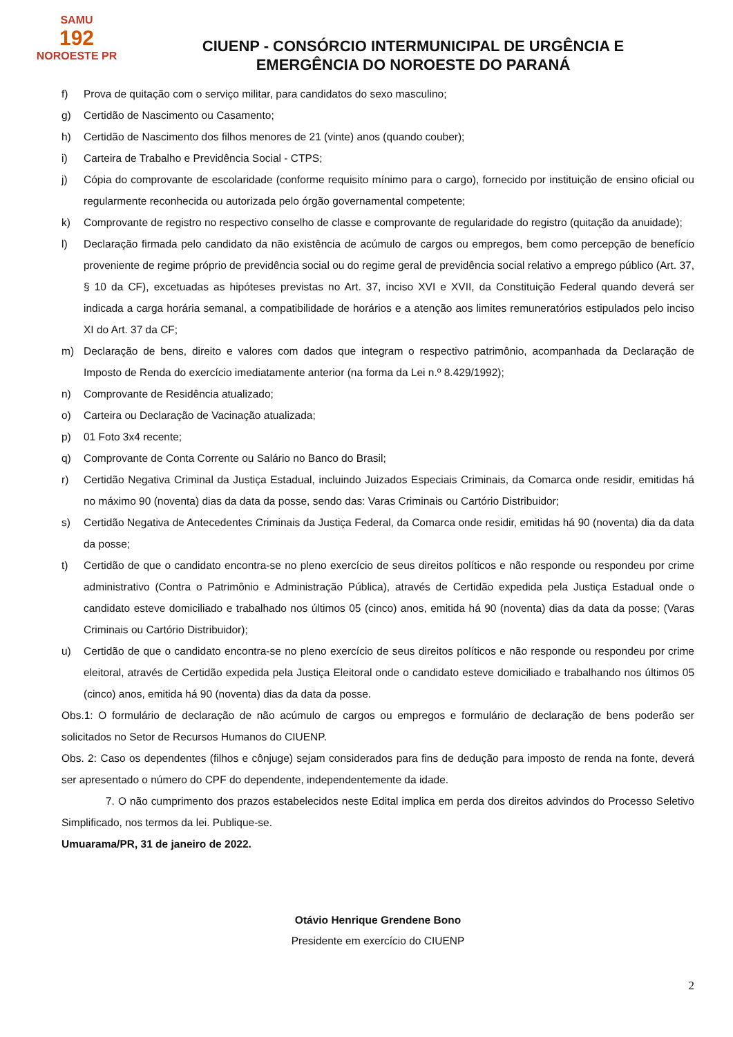SAMU
192
NOROESTE PR
CIUENP - CONSÓRCIO INTERMUNICIPAL DE URGÊNCIA E
EMERGÊNCIA DO NOROESTE DO PARANÁ
f) Prova de quitação com o serviço militar, para candidatos do sexo masculino;
g) Certidão de Nascimento ou Casamento;
h) Certidão de Nascimento dos filhos menores de 21 (vinte) anos (quando couber);
i) Carteira de Trabalho e Previdência Social - CTPS;
j) Cópia do comprovante de escolaridade (conforme requisito mínimo para o cargo), fornecido por instituição de ensino oficial ou regularmente reconhecida ou autorizada pelo órgão governamental competente;
k) Comprovante de registro no respectivo conselho de classe e comprovante de regularidade do registro (quitação da anuidade);
l) Declaração firmada pelo candidato da não existência de acúmulo de cargos ou empregos, bem como percepção de benefício proveniente de regime próprio de previdência social ou do regime geral de previdência social relativo a emprego público (Art. 37, § 10 da CF), excetuadas as hipóteses previstas no Art. 37, inciso XVI e XVII, da Constituição Federal quando deverá ser indicada a carga horária semanal, a compatibilidade de horários e a atenção aos limites remuneratórios estipulados pelo inciso XI do Art. 37 da CF;
m) Declaração de bens, direito e valores com dados que integram o respectivo patrimônio, acompanhada da Declaração de Imposto de Renda do exercício imediatamente anterior (na forma da Lei n.º 8.429/1992);
n) Comprovante de Residência atualizado;
o) Carteira ou Declaração de Vacinação atualizada;
p) 01 Foto 3x4 recente;
q) Comprovante de Conta Corrente ou Salário no Banco do Brasil;
r) Certidão Negativa Criminal da Justiça Estadual, incluindo Juizados Especiais Criminais, da Comarca onde residir, emitidas há no máximo 90 (noventa) dias da data da posse, sendo das: Varas Criminais ou Cartório Distribuidor;
s) Certidão Negativa de Antecedentes Criminais da Justiça Federal, da Comarca onde residir, emitidas há 90 (noventa) dia da data da posse;
t) Certidão de que o candidato encontra-se no pleno exercício de seus direitos políticos e não responde ou respondeu por crime administrativo (Contra o Patrimônio e Administração Pública), através de Certidão expedida pela Justiça Estadual onde o candidato esteve domiciliado e trabalhado nos últimos 05 (cinco) anos, emitida há 90 (noventa) dias da data da posse; (Varas Criminais ou Cartório Distribuidor);
u) Certidão de que o candidato encontra-se no pleno exercício de seus direitos políticos e não responde ou respondeu por crime eleitoral, através de Certidão expedida pela Justiça Eleitoral onde o candidato esteve domiciliado e trabalhando nos últimos 05 (cinco) anos, emitida há 90 (noventa) dias da data da posse.
Obs.1: O formulário de declaração de não acúmulo de cargos ou empregos e formulário de declaração de bens poderão ser solicitados no Setor de Recursos Humanos do CIUENP.
Obs. 2: Caso os dependentes (filhos e cônjuge) sejam considerados para fins de dedução para imposto de renda na fonte, deverá ser apresentado o número do CPF do dependente, independentemente da idade.
7. O não cumprimento dos prazos estabelecidos neste Edital implica em perda dos direitos advindos do Processo Seletivo Simplificado, nos termos da lei. Publique-se.
Umuarama/PR, 31 de janeiro de 2022.
Otávio Henrique Grendene Bono
Presidente em exercício do CIUENP
2